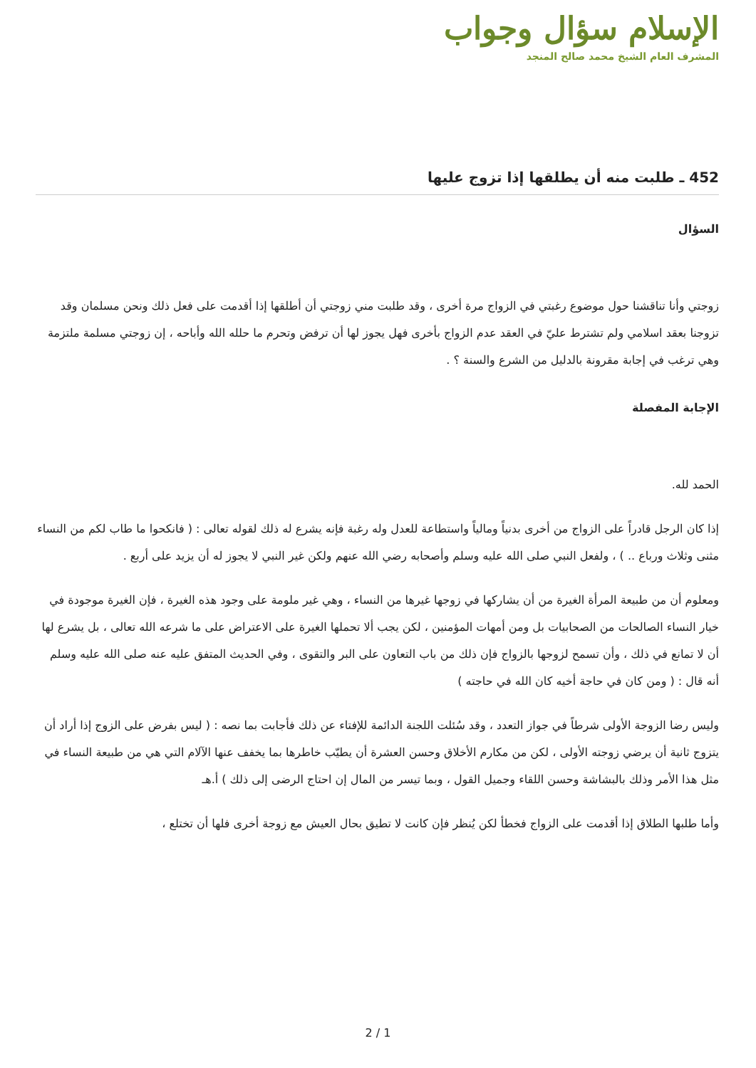الإسلام سؤال وجواب
المشرف العام الشيخ محمد صالح المنجد
452 ـ طلبت منه أن يطلقها إذا تزوج عليها
السؤال
زوجتي وأنا تناقشنا حول موضوع رغبتي في الزواج مرة أخرى ، وقد طلبت مني زوجتي أن أطلقها إذا أقدمت على فعل ذلك ونحن مسلمان وقد تزوجنا بعقد اسلامي ولم تشترط عليّ في العقد عدم الزواج بأخرى فهل يجوز لها أن ترفض وتحرم ما حلله الله وأباحه ، إن زوجتي مسلمة ملتزمة وهي ترغب في إجابة مقرونة بالدليل من الشرع والسنة ؟ .
الإجابة المفصلة
الحمد لله.
إذا كان الرجل قادراً على الزواج من أخرى بدنياً ومالياً واستطاعة للعدل وله رغبة فإنه يشرع له ذلك لقوله تعالى : ( فانكحوا ما طاب لكم من النساء مثنى وثلاث ورباع .. ) ، ولفعل النبي صلى الله عليه وسلم وأصحابه رضي الله عنهم ولكن غير النبي لا يجوز له أن يزيد على أربع .
ومعلوم أن من طبيعة المرأة الغيرة من أن يشاركها في زوجها غيرها من النساء ، وهي غير ملومة على وجود هذه الغيرة ، فإن الغيرة موجودة في خيار النساء الصالحات من الصحابيات بل ومن أمهات المؤمنين ، لكن يجب ألا تحملها الغيرة على الاعتراض على ما شرعه الله تعالى ، بل يشرع لها أن لا تمانع في ذلك ، وأن تسمح لزوجها بالزواج فإن ذلك من باب التعاون على البر والتقوى ، وفي الحديث المتفق عليه عنه صلى الله عليه وسلم أنه قال : ( ومن كان في حاجة أخيه كان الله في حاجته )
وليس رضا الزوجة الأولى شرطاً في جواز التعدد ، وقد سُئلت اللجنة الدائمة للإفتاء عن ذلك فأجابت بما نصه : ( ليس بفرض على الزوج إذا أراد أن يتزوج ثانية أن يرضي زوجته الأولى ، لكن من مكارم الأخلاق وحسن العشرة أن يطيّب خاطرها بما يخفف عنها الآلام التي هي من طبيعة النساء في مثل هذا الأمر وذلك بالبشاشة وحسن اللقاء وجميل القول ، وبما تيسر من المال إن احتاج الرضى إلى ذلك ) أ.هـ
وأما طلبها الطلاق إذا أقدمت على الزواج فخطأ لكن يُنظر فإن كانت لا تطيق بحال العيش مع زوجة أخرى فلها أن تختلع ،
2 / 1